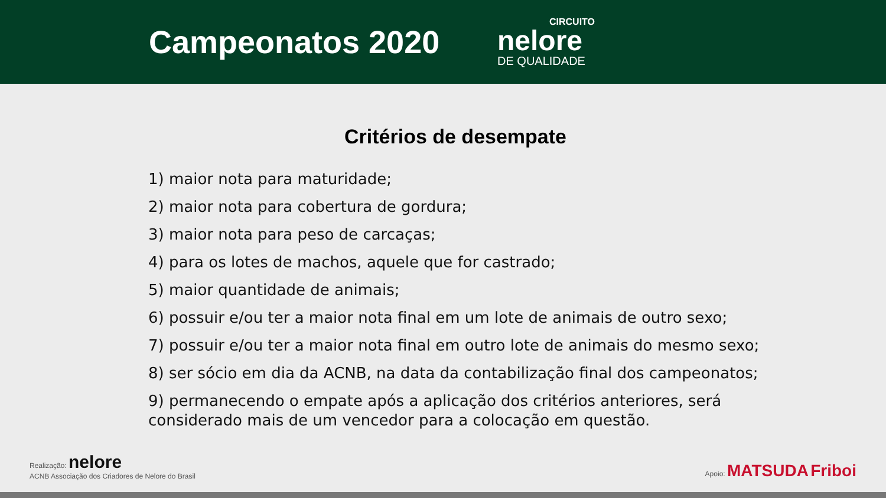Campeonatos 2020
CIRCUITO
nelore
DE QUALIDADE
Critérios de desempate
1) maior nota para maturidade;
2) maior nota para cobertura de gordura;
3) maior nota para peso de carcaças;
4) para os lotes de machos, aquele que for castrado;
5) maior quantidade de animais;
6) possuir e/ou ter a maior nota final em um lote de animais de outro sexo;
7) possuir e/ou ter a maior nota final em outro lote de animais do mesmo sexo;
8) ser sócio em dia da ACNB, na data da contabilização final dos campeonatos;
9) permanecendo o empate após a aplicação dos critérios anteriores, será considerado mais de um vencedor para a colocação em questão.
Realização: nelore
ACNB Associação dos Criadores de Nelore do Brasil
Apoio: MATSUDA Friboi